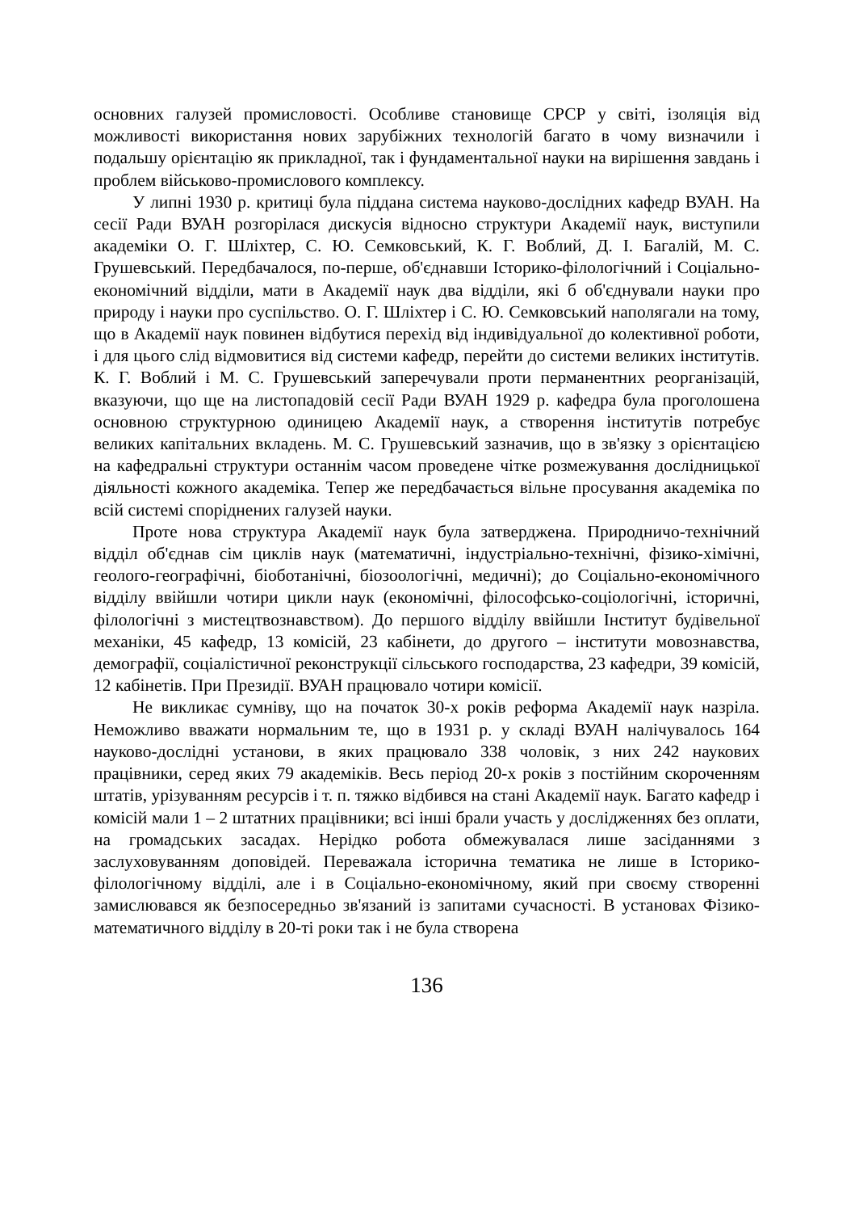основних галузей промисловості. Особливе становище СРСР у світі, ізоляція від можливості використання нових зарубіжних технологій багато в чому визначили і подальшу орієнтацію як прикладної, так і фундаментальної науки на вирішення завдань і проблем військово-промислового комплексу.
У липні 1930 р. критиці була піддана система науково-дослідних кафедр ВУАН. На сесії Ради ВУАН розгорілася дискусія відносно структури Академії наук, виступили академіки О. Г. Шліхтер, С. Ю. Семковський, К. Г. Воблий, Д. І. Багалій, М. С. Грушевський. Передбачалося, по-перше, об'єднавши Історико-філологічний і Соціально-економічний відділи, мати в Академії наук два відділи, які б об'єднували науки про природу і науки про суспільство. О. Г. Шліхтер і С. Ю. Семковський наполягали на тому, що в Академії наук повинен відбутися перехід від індивідуальної до колективної роботи, і для цього слід відмовитися від системи кафедр, перейти до системи великих інститутів. К. Г. Воблий і М. С. Грушевський заперечували проти перманентних реорганізацій, вказуючи, що ще на листопадовій сесії Ради ВУАН 1929 р. кафедра була проголошена основною структурною одиницею Академії наук, а створення інститутів потребує великих капітальних вкладень. М. С. Грушевський зазначив, що в зв'язку з орієнтацією на кафедральні структури останнім часом проведене чітке розмежування дослідницької діяльності кожного академіка. Тепер же передбачається вільне просування академіка по всій системі споріднених галузей науки.
Проте нова структура Академії наук була затверджена. Природничо-тех­нічний відділ об'єднав сім циклів наук (математичні, індустріально-технічні, фізико-хімічні, геолого-географічні, біоботанічні, біозоологічні, медичні); до Соціально-економічного відділу ввійшли чотири цикли наук (економічні, філософсько-соціологічні, історичні, філологічні з мистецтвознавством). До першого відділу ввійшли Інститут будівельної механіки, 45 кафедр, 13 комісій, 23 кабінети, до другого – інститути мовознавства, демографії, соціалістичної реконструкції сільського господарства, 23 кафедри, 39 комісій, 12 кабінетів. При Президії. ВУАН працювало чотири комісії.
Не викликає сумніву, що на початок 30-х років реформа Академії наук назріла. Неможливо вважати нормальним те, що в 1931 р. у складі ВУАН налічувалось 164 науково-дослідні установи, в яких працювало 338 чоловік, з них 242 наукових працівники, серед яких 79 академіків. Весь період 20-х років з постійним скороченням штатів, урізуванням ресурсів і т. п. тяжко відбився на стані Академії наук. Багато кафедр і комісій мали 1 – 2 штатних працівники; всі інші брали участь у дослідженнях без оплати, на громадських засадах. Нерідко робота обмежувалася лише засіданнями з заслуховуванням доповідей. Переважала історична тематика не лише в Історико-філологічному відділі, але і в Соціально-економічному, який при своєму створенні замислювався як безпосередньо зв'язаний із запитами сучасності. В установах Фізико-математичного відділу в 20-ті роки так і не була створена
136